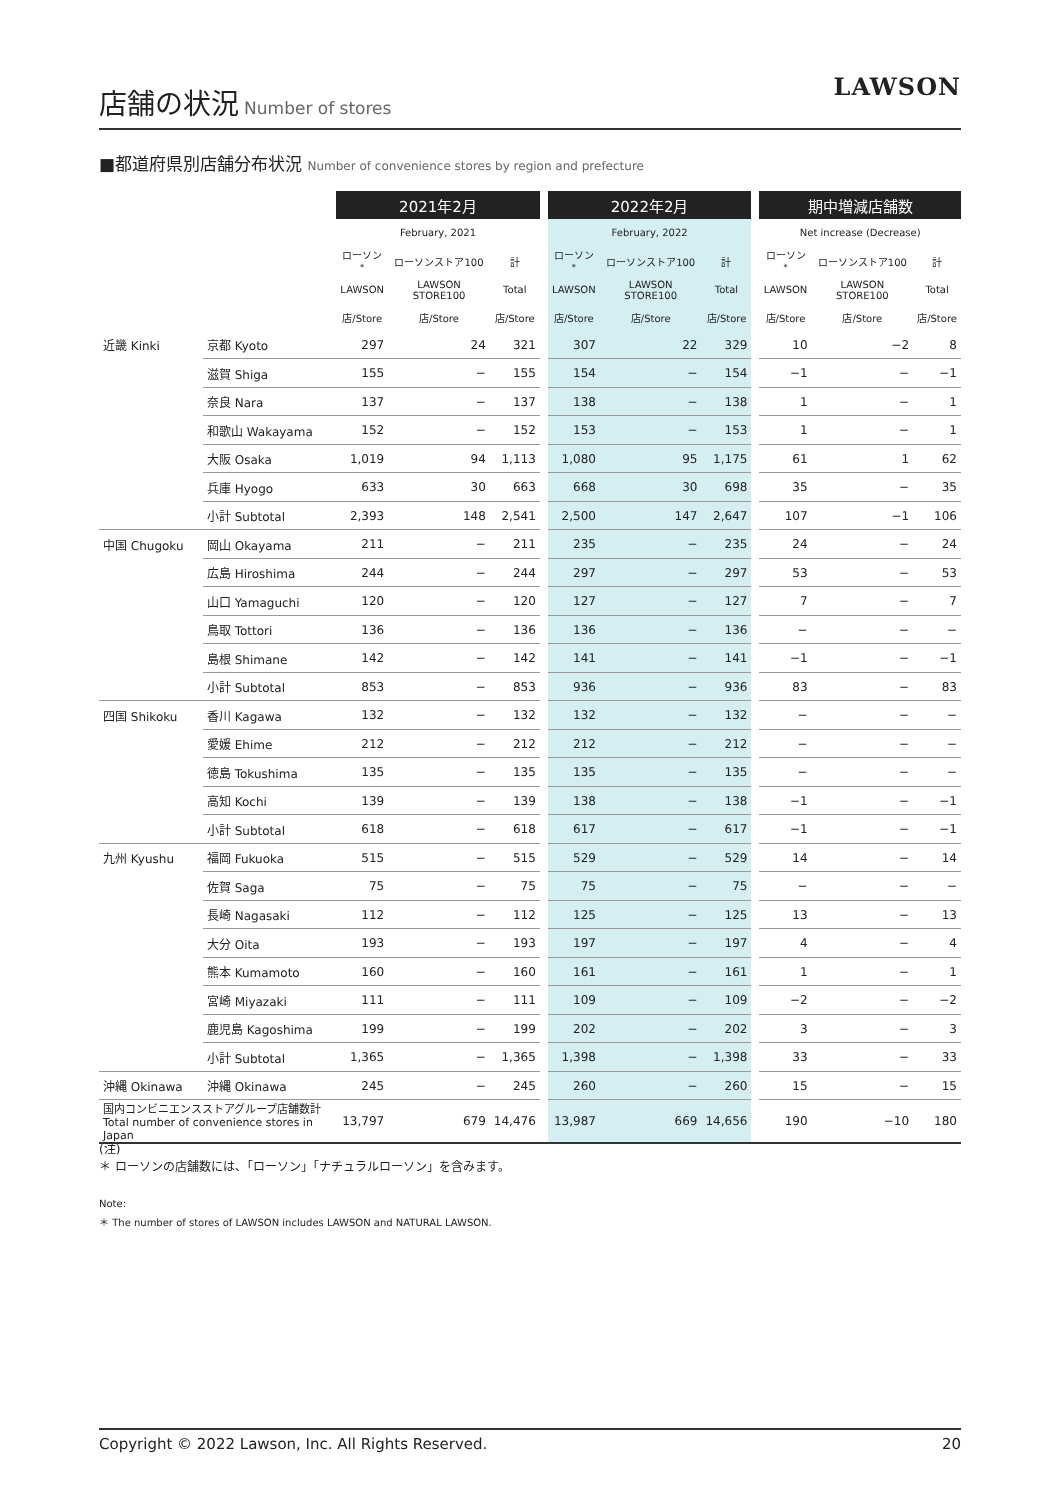店舗の状況
Number of stores
LAWSON
■都道府県別店舗分布状況 Number of convenience stores by region and prefecture
| | | 2021年2月 | | | | 2022年2月 | | | | 期中増減店舗数 | | |
| | | February, 2021 | | | | February, 2022 | | | | Net increase (Decrease) | | |
| | | ローソン<sup>*</sup> | ローソンストア100 | 計 | | ローソン<sup>*</sup> | ローソンストア100 | 計 | | ローソン<sup>*</sup> | ローソンストア100 | 計 |
| | | LAWSON | LAWSON STORE100 | Total | | LAWSON | LAWSON STORE100 | Total | | LAWSON | LAWSON STORE100 | Total |
| | | 店/Store | 店/Store | 店/Store | | 店/Store | 店/Store | 店/Store | | 店/Store | 店/Store | 店/Store |
| 近畿 Kinki | 京都 Kyoto | 297 | 24 | 321 | | 307 | 22 | 329 | | 10 | −2 | 8 |
| | 滋賀 Shiga | 155 | − | 155 | | 154 | − | 154 | | −1 | − | −1 |
| | 奈良 Nara | 137 | − | 137 | | 138 | − | 138 | | 1 | − | 1 |
| | 和歌山 Wakayama | 152 | − | 152 | | 153 | − | 153 | | 1 | − | 1 |
| | 大阪 Osaka | 1,019 | 94 | 1,113 | | 1,080 | 95 | 1,175 | | 61 | 1 | 62 |
| | 兵庫 Hyogo | 633 | 30 | 663 | | 668 | 30 | 698 | | 35 | − | 35 |
| | 小計 Subtotal | 2,393 | 148 | 2,541 | | 2,500 | 147 | 2,647 | | 107 | −1 | 106 |
| 中国 Chugoku | 岡山 Okayama | 211 | − | 211 | | 235 | − | 235 | | 24 | − | 24 |
| | 広島 Hiroshima | 244 | − | 244 | | 297 | − | 297 | | 53 | − | 53 |
| | 山口 Yamaguchi | 120 | − | 120 | | 127 | − | 127 | | 7 | − | 7 |
| | 鳥取 Tottori | 136 | − | 136 | | 136 | − | 136 | | − | − | − |
| | 島根 Shimane | 142 | − | 142 | | 141 | − | 141 | | −1 | − | −1 |
| | 小計 Subtotal | 853 | − | 853 | | 936 | − | 936 | | 83 | − | 83 |
| 四国 Shikoku | 香川 Kagawa | 132 | − | 132 | | 132 | − | 132 | | − | − | − |
| | 愛媛 Ehime | 212 | − | 212 | | 212 | − | 212 | | − | − | − |
| | 徳島 Tokushima | 135 | − | 135 | | 135 | − | 135 | | − | − | − |
| | 高知 Kochi | 139 | − | 139 | | 138 | − | 138 | | −1 | − | −1 |
| | 小計 Subtotal | 618 | − | 618 | | 617 | − | 617 | | −1 | − | −1 |
| 九州 Kyushu | 福岡 Fukuoka | 515 | − | 515 | | 529 | − | 529 | | 14 | − | 14 |
| | 佐賀 Saga | 75 | − | 75 | | 75 | − | 75 | | − | − | − |
| | 長崎 Nagasaki | 112 | − | 112 | | 125 | − | 125 | | 13 | − | 13 |
| | 大分 Oita | 193 | − | 193 | | 197 | − | 197 | | 4 | − | 4 |
| | 熊本 Kumamoto | 160 | − | 160 | | 161 | − | 161 | | 1 | − | 1 |
| | 宮崎 Miyazaki | 111 | − | 111 | | 109 | − | 109 | | −2 | − | −2 |
| | 鹿児島 Kagoshima | 199 | − | 199 | | 202 | − | 202 | | 3 | − | 3 |
| | 小計 Subtotal | 1,365 | − | 1,365 | | 1,398 | − | 1,398 | | 33 | − | 33 |
| 沖縄 Okinawa | 沖縄 Okinawa | 245 | − | 245 | | 260 | − | 260 | | 15 | − | 15 |
| 国内コンビニエンスストアグループ店舗数計 Total number of convenience stores in Japan | | 13,797 | 679 | 14,476 | | 13,987 | 669 | 14,656 | | 190 | −10 | 180 |
(注)
＊ ローソンの店舗数には、「ローソン」「ナチュラルローソン」を含みます。
Note:
＊ The number of stores of LAWSON includes LAWSON and NATURAL LAWSON.
Copyright © 2022 Lawson, Inc. All Rights Reserved. 20